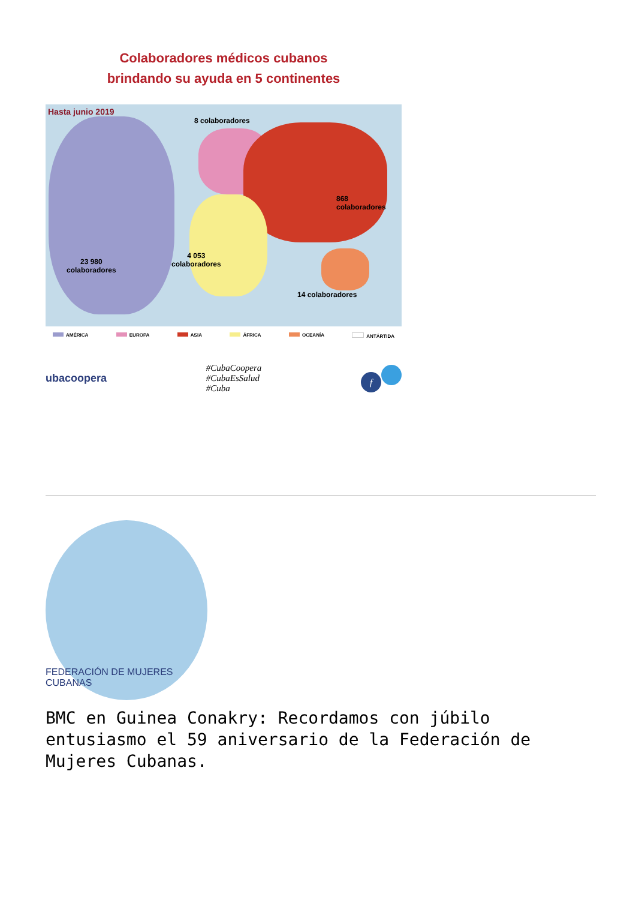Colaboradores médicos cubanos
brindando su ayuda en 5 continentes
Hasta junio 2019
8 colaboradores
868
colaboradores
23 980
colaboradores
4 053
colaboradores
14 colaboradores
AMÉRICA EUROPA ASIA ÁFRICA OCEANÍA ANTÁRTIDA
ubacoopera
#CubaCoopera
#CubaEsSalud
#Cuba
f
FEDERACIÓN DE MUJERES CUBANAS
BMC en Guinea Conakry: Recordamos con júbilo entusiasmo el 59 aniversario de la Federación de Mujeres Cubanas.